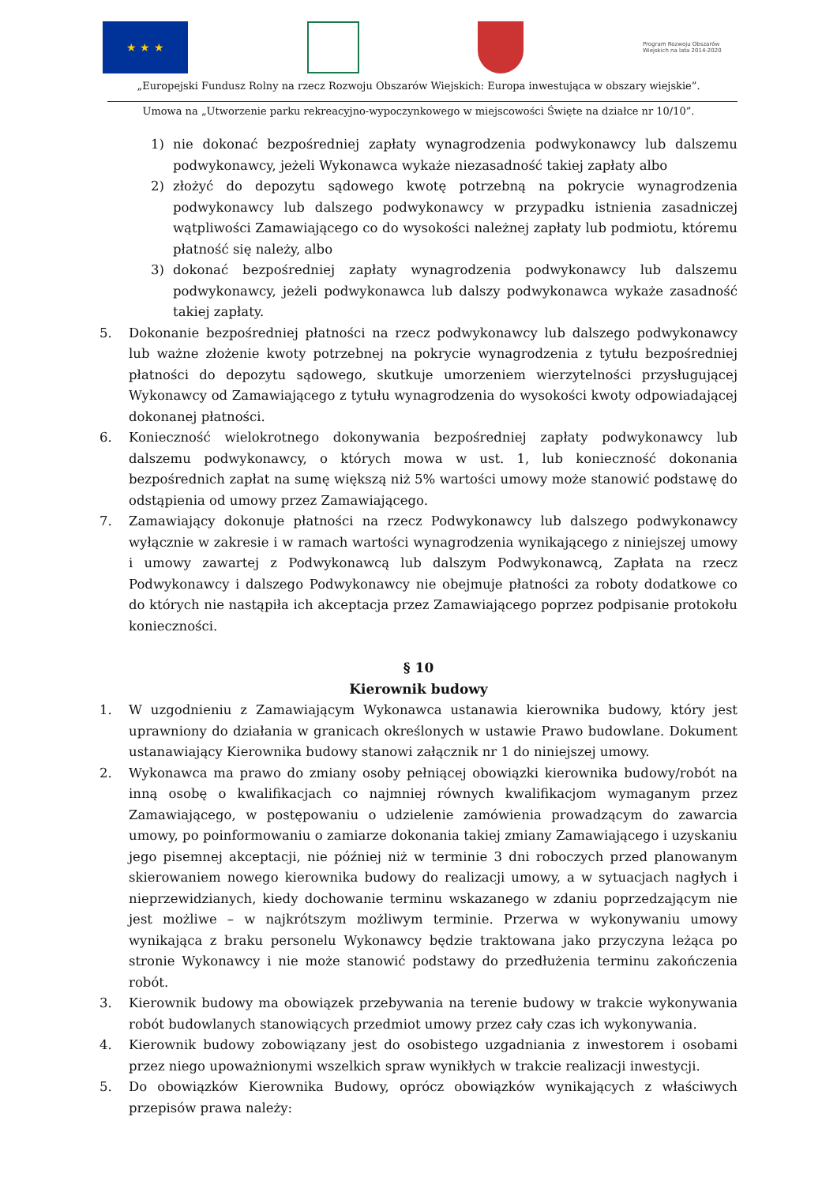★ ★ ★
Program Rozwoju Obszarów Wiejskich na lata 2014-2020
„Europejski Fundusz Rolny na rzecz Rozwoju Obszarów Wiejskich: Europa inwestująca w obszary wiejskie”.
Umowa na „Utworzenie parku rekreacyjno-wypoczynkowego w miejscowości Święte na działce nr 10/10”.
1) nie dokonać bezpośredniej zapłaty wynagrodzenia podwykonawcy lub dalszemu podwykonawcy, jeżeli Wykonawca wykaże niezasadność takiej zapłaty albo
2) złożyć do depozytu sądowego kwotę potrzebną na pokrycie wynagrodzenia podwykonawcy lub dalszego podwykonawcy w przypadku istnienia zasadniczej wątpliwości Zamawiającego co do wysokości należnej zapłaty lub podmiotu, któremu płatność się należy, albo
3) dokonać bezpośredniej zapłaty wynagrodzenia podwykonawcy lub dalszemu podwykonawcy, jeżeli podwykonawca lub dalszy podwykonawca wykaże zasadność takiej zapłaty.
5. Dokonanie bezpośredniej płatności na rzecz podwykonawcy lub dalszego podwykonawcy lub ważne złożenie kwoty potrzebnej na pokrycie wynagrodzenia z tytułu bezpośredniej płatności do depozytu sądowego, skutkuje umorzeniem wierzytelności przysługującej Wykonawcy od Zamawiającego z tytułu wynagrodzenia do wysokości kwoty odpowiadającej dokonanej płatności.
6. Konieczność wielokrotnego dokonywania bezpośredniej zapłaty podwykonawcy lub dalszemu podwykonawcy, o których mowa w ust. 1, lub konieczność dokonania bezpośrednich zapłat na sumę większą niż 5% wartości umowy może stanowić podstawę do odstąpienia od umowy przez Zamawiającego.
7. Zamawiający dokonuje płatności na rzecz Podwykonawcy lub dalszego podwykonawcy wyłącznie w zakresie i w ramach wartości wynagrodzenia wynikającego z niniejszej umowy i umowy zawartej z Podwykonawcą lub dalszym Podwykonawcą, Zapłata na rzecz Podwykonawcy i dalszego Podwykonawcy nie obejmuje płatności za roboty dodatkowe co do których nie nastąpiła ich akceptacja przez Zamawiającego poprzez podpisanie protokołu konieczności.
§ 10
Kierownik budowy
1. W uzgodnieniu z Zamawiającym Wykonawca ustanawia kierownika budowy, który jest uprawniony do działania w granicach określonych w ustawie Prawo budowlane. Dokument ustanawiający Kierownika budowy stanowi załącznik nr 1 do niniejszej umowy.
2. Wykonawca ma prawo do zmiany osoby pełniącej obowiązki kierownika budowy/robót na inną osobę o kwalifikacjach co najmniej równych kwalifikacjom wymaganym przez Zamawiającego, w postępowaniu o udzielenie zamówienia prowadzącym do zawarcia umowy, po poinformowaniu o zamiarze dokonania takiej zmiany Zamawiającego i uzyskaniu jego pisemnej akceptacji, nie później niż w terminie 3 dni roboczych przed planowanym skierowaniem nowego kierownika budowy do realizacji umowy, a w sytuacjach nagłych i nieprzewidzianych, kiedy dochowanie terminu wskazanego w zdaniu poprzedzającym nie jest możliwe – w najkrótszym możliwym terminie. Przerwa w wykonywaniu umowy wynikająca z braku personelu Wykonawcy będzie traktowana jako przyczyna leżąca po stronie Wykonawcy i nie może stanowić podstawy do przedłużenia terminu zakończenia robót.
3. Kierownik budowy ma obowiązek przebywania na terenie budowy w trakcie wykonywania robót budowlanych stanowiących przedmiot umowy przez cały czas ich wykonywania.
4. Kierownik budowy zobowiązany jest do osobistego uzgadniania z inwestorem i osobami przez niego upoważnionymi wszelkich spraw wynikłych w trakcie realizacji inwestycji.
5. Do obowiązków Kierownika Budowy, oprócz obowiązków wynikających z właściwych przepisów prawa należy: